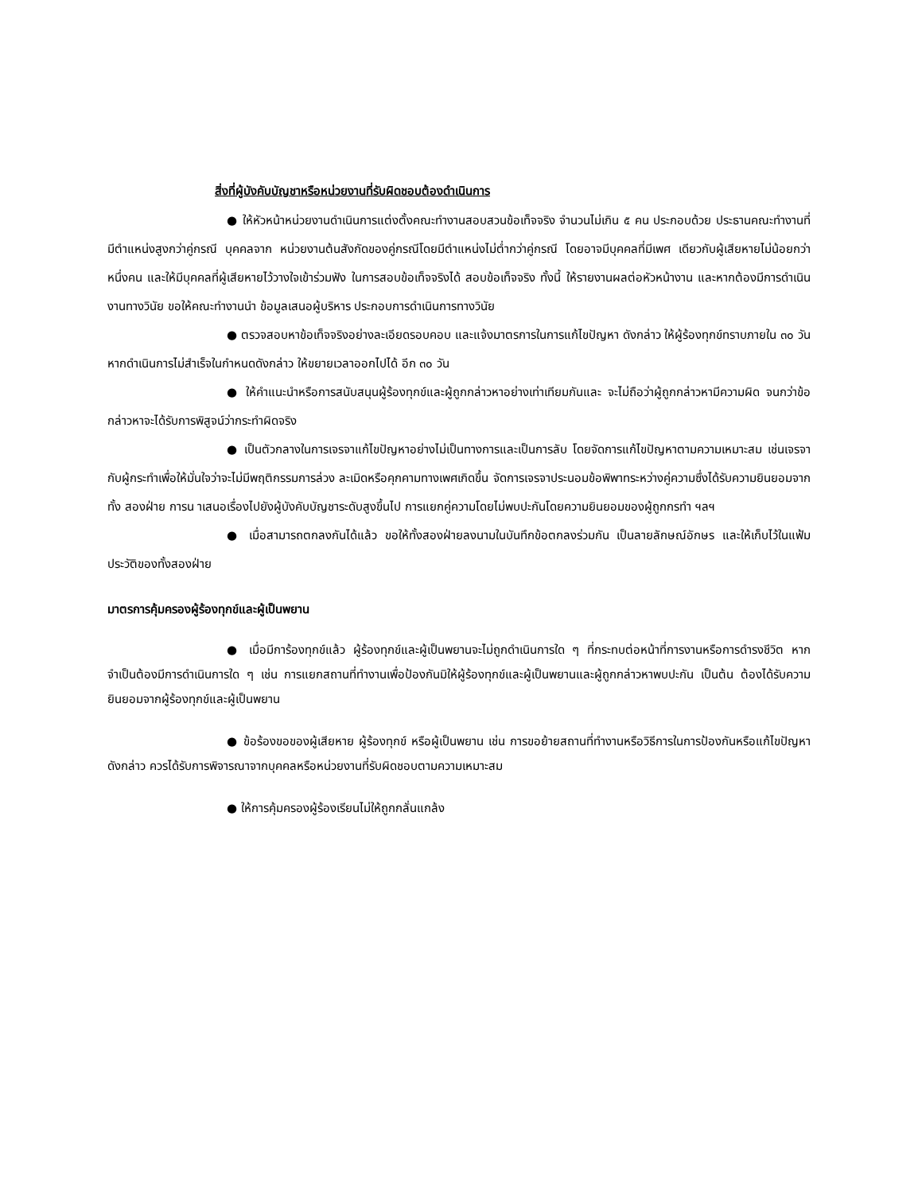สิ่งที่ผู้บังคับบัญชาหรือหน่วยงานที่รับผิดชอบต้องดำเนินการ
● ให้หัวหน้าหน่วยงานดำเนินการแต่งตั้งคณะทำงานสอบสวนข้อเท็จจริง จำนวนไม่เกิน ๕ คน ประกอบด้วย ประธานคณะทำงานที่มีตำแหน่งสูงกว่าคู่กรณี บุคคลจาก หน่วยงานต้นสังกัดของคู่กรณีโดยมีตำแหน่งไม่ต่ำกว่าคู่กรณี โดยอาจมีบุคคลที่มีเพศ เดียวกับผู้เสียหายไม่น้อยกว่าหนึ่งคน และให้มีบุคคลที่ผู้เสียหายไว้วางใจเข้าร่วมฟัง ในการสอบข้อเท็จจริงได้ สอบข้อเท็จจริง ทั้งนี้ ให้รายงานผลต่อหัวหน้างาน และหากต้องมีการดำเนินงานทางวินัย ขอให้คณะทำงานนำ ข้อมูลเสนอผู้บริหาร ประกอบการดำเนินการทางวินัย
● ตรวจสอบหาข้อเท็จจริงอย่างละเอียดรอบคอบ และแจ้งมาตรการในการแก้ไขปัญหา ดังกล่าว ให้ผู้ร้องทุกข์ทราบภายใน ๓๐ วัน หากดำเนินการไม่สำเร็จในกำหนดดังกล่าว ให้ขยายเวลาออกไปได้ อีก ๓๐ วัน
● ให้คำแนะนำหรือการสนับสนุนผู้ร้องทุกข์และผู้ถูกกล่าวหาอย่างเท่าเทียมกันและ จะไม่ถือว่าผู้ถูกกล่าวหามีความผิด จนกว่าข้อกล่าวหาจะได้รับการพิสูจน์ว่ากระทำผิดจริง
● เป็นตัวกลางในการเจรจาแก้ไขปัญหาอย่างไม่เป็นทางการและเป็นการลับ โดยจัดการแก้ไขปัญหาตามความเหมาะสม เช่นเจรจากับผู้กระทำเพื่อให้มั่นใจว่าจะไม่มีพฤติกรรมการล่วง ละเมิดหรือคุกคามทางเพศเกิดขึ้น จัดการเจรจาประนอมข้อพิพาทระหว่างคู่ความซึ่งได้รับความยินยอมจากทั้ง สองฝ่าย การน าเสนอเรื่องไปยังผู้บังคับบัญชาระดับสูงขึ้นไป การแยกคู่ความโดยไม่พบปะกันโดยความยินยอมของผู้ถูกกรทำ ฯลฯ
● เมื่อสามารถตกลงกันได้แล้ว ขอให้ทั้งสองฝ่ายลงนามในบันทึกข้อตกลงร่วมกัน เป็นลายลักษณ์อักษร และให้เก็บไว้ในแฟ้มประวัติของทั้งสองฝ่าย
มาตรการคุ้มครองผู้ร้องทุกข์และผู้เป็นพยาน
● เมื่อมีการ้องทุกข์แล้ว ผู้ร้องทุกข์และผู้เป็นพยานจะไม่ถูกดำเนินการใด ๆ ที่กระทบต่อหน้าที่การงานหรือการดำรงชีวิต หากจำเป็นต้องมีการดำเนินการใด ๆ เช่น การแยกสถานที่ทำงานเพื่อป้องกันมิให้ผู้ร้องทุกข์และผู้เป็นพยานและผู้ถูกกล่าวหาพบปะกัน เป็นต้น ต้องได้รับความยินยอมจากผู้ร้องทุกข์และผู้เป็นพยาน
● ข้อร้องขอของผู้เสียหาย ผู้ร้องทุกข์ หรือผู้เป็นพยาน เช่น การขอย้ายสถานที่ทำงานหรือวิธีการในการป้องกันหรือแก้ไขปัญหาดังกล่าว ควรได้รับการพิจารณาจากบุคคลหรือหน่วยงานที่รับผิดชอบตามความเหมาะสม
● ให้การคุ้มครองผู้ร้องเรียนไม่ให้ถูกกลั่นแกล้ง